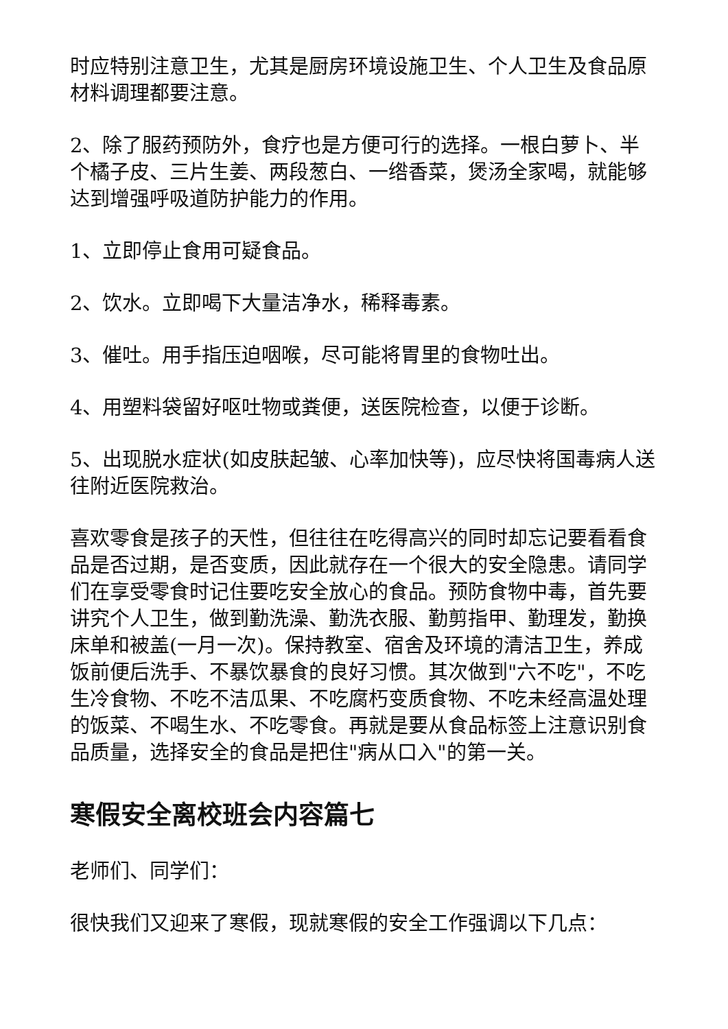时应特别注意卫生，尤其是厨房环境设施卫生、个人卫生及食品原材料调理都要注意。
2、除了服药预防外，食疗也是方便可行的选择。一根白萝卜、半个橘子皮、三片生姜、两段葱白、一绺香菜，煲汤全家喝，就能够达到增强呼吸道防护能力的作用。
1、立即停止食用可疑食品。
2、饮水。立即喝下大量洁净水，稀释毒素。
3、催吐。用手指压迫咽喉，尽可能将胃里的食物吐出。
4、用塑料袋留好呕吐物或粪便，送医院检查，以便于诊断。
5、出现脱水症状(如皮肤起皱、心率加快等)，应尽快将国毒病人送往附近医院救治。
喜欢零食是孩子的天性，但往往在吃得高兴的同时却忘记要看看食品是否过期，是否变质，因此就存在一个很大的安全隐患。请同学们在享受零食时记住要吃安全放心的食品。预防食物中毒，首先要讲究个人卫生，做到勤洗澡、勤洗衣服、勤剪指甲、勤理发，勤换床单和被盖(一月一次)。保持教室、宿舍及环境的清洁卫生，养成饭前便后洗手、不暴饮暴食的良好习惯。其次做到"六不吃"，不吃生冷食物、不吃不洁瓜果、不吃腐朽变质食物、不吃未经高温处理的饭菜、不喝生水、不吃零食。再就是要从食品标签上注意识别食品质量，选择安全的食品是把住"病从口入"的第一关。
寒假安全离校班会内容篇七
老师们、同学们：
很快我们又迎来了寒假，现就寒假的安全工作强调以下几点：